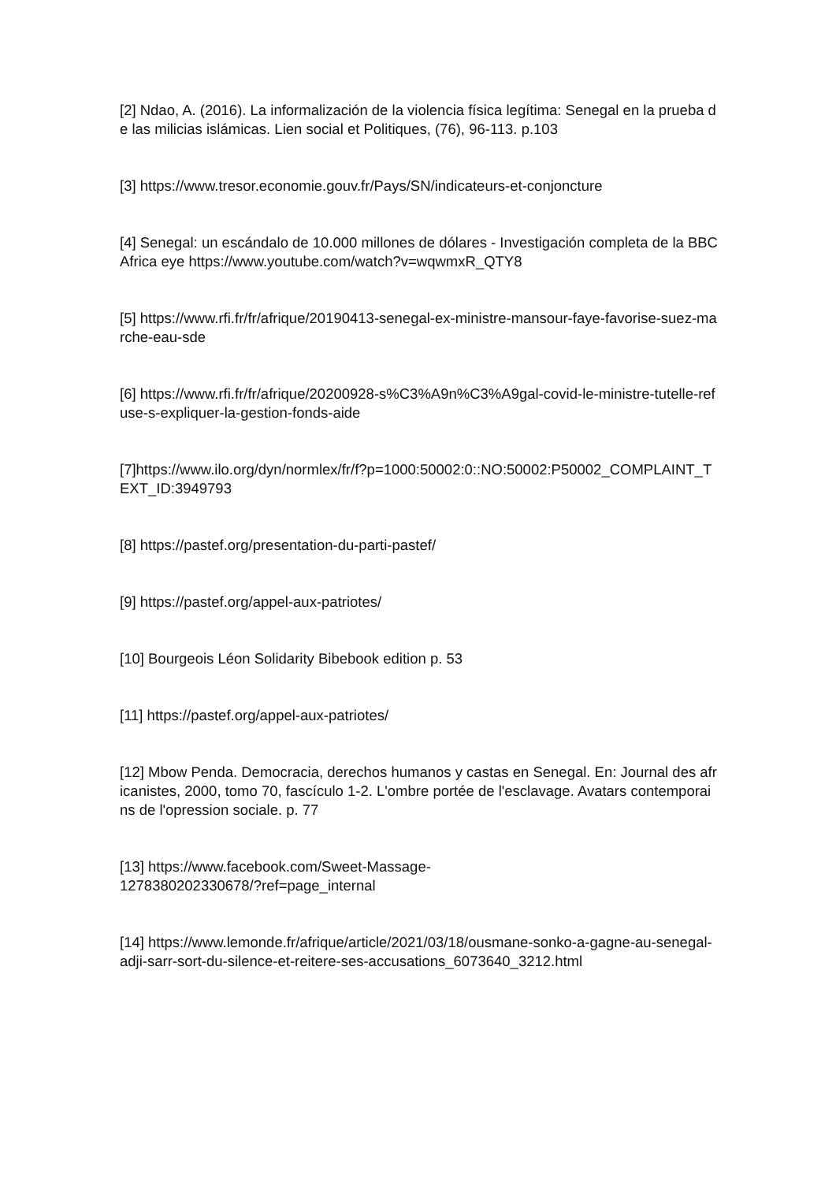[2] Ndao, A. (2016). La informalización de la violencia física legítima: Senegal en la prueba de las milicias islámicas. Lien social et Politiques, (76), 96-113. p.103
[3] https://www.tresor.economie.gouv.fr/Pays/SN/indicateurs-et-conjoncture
[4] Senegal: un escándalo de 10.000 millones de dólares - Investigación completa de la BBC Africa eye https://www.youtube.com/watch?v=wqwmxR_QTY8
[5] https://www.rfi.fr/fr/afrique/20190413-senegal-ex-ministre-mansour-faye-favorise-suez-marche-eau-sde
[6] https://www.rfi.fr/fr/afrique/20200928-s%C3%A9n%C3%A9gal-covid-le-ministre-tutelle-refuse-s-expliquer-la-gestion-fonds-aide
[7]https://www.ilo.org/dyn/normlex/fr/f?p=1000:50002:0::NO:50002:P50002_COMPLAINT_TEXT_ID:3949793
[8] https://pastef.org/presentation-du-parti-pastef/
[9] https://pastef.org/appel-aux-patriotes/
[10] Bourgeois Léon Solidarity Bibebook edition p. 53
[11] https://pastef.org/appel-aux-patriotes/
[12] Mbow Penda. Democracia, derechos humanos y castas en Senegal. En: Journal des africanistes, 2000, tomo 70, fascículo 1-2. L'ombre portée de l'esclavage. Avatars contemporains de l'opression sociale. p. 77
[13] https://www.facebook.com/Sweet-Massage-
1278380202330678/?ref=page_internal
[14] https://www.lemonde.fr/afrique/article/2021/03/18/ousmane-sonko-a-gagne-au-senegal-adji-sarr-sort-du-silence-et-reitere-ses-accusations_6073640_3212.html